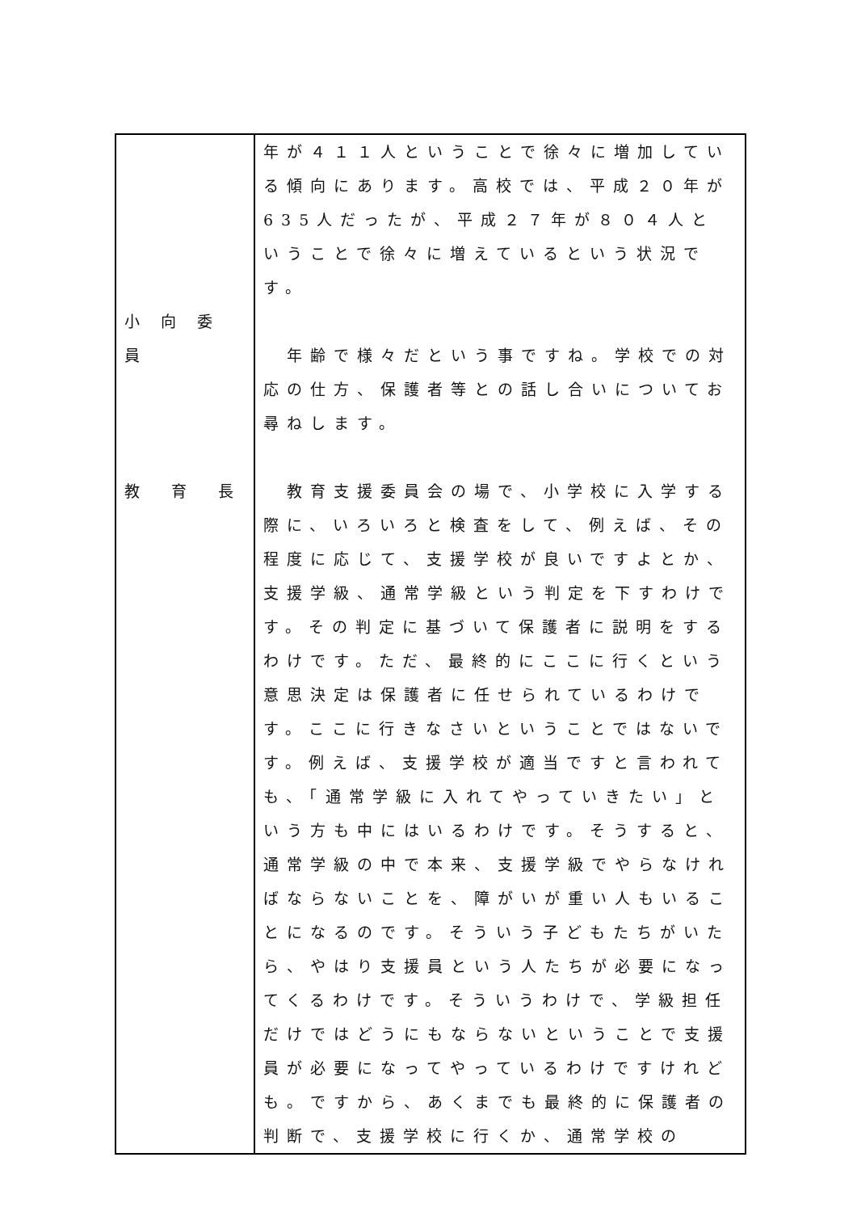| 小 向 委 員 教 育 長 | 年が４１１人ということで徐々に増加している傾向にあります。高校では、平成２０年が635人だったが、平成２７年が８０４人ということで徐々に増えているという状況です。 年齢で様々だという事ですね。学校での対応の仕方、保護者等との話し合いについてお尋ねします。 教育支援委員会の場で、小学校に入学する際に、いろいろと検査をして、例えば、その程度に応じて、支援学校が良いですよとか、支援学級、通常学級という判定を下すわけです。その判定に基づいて保護者に説明をするわけです。ただ、最終的にここに行くという意思決定は保護者に任せられているわけです。ここに行きなさいということではないです。例えば、支援学校が適当ですと言われても、「通常学級に入れてやっていきたい」という方も中にはいるわけです。そうすると、通常学級の中で本来、支援学級でやらなければならないことを、障がいが重い人もいることになるのです。そういう子どもたちがいたら、やはり支援員という人たちが必要になってくるわけです。そういうわけで、学級担任だけではどうにもならないということで支援員が必要になってやっているわけですけれども。ですから、あくまでも最終的に保護者の判断で、支援学校に行くか、通常学校の |